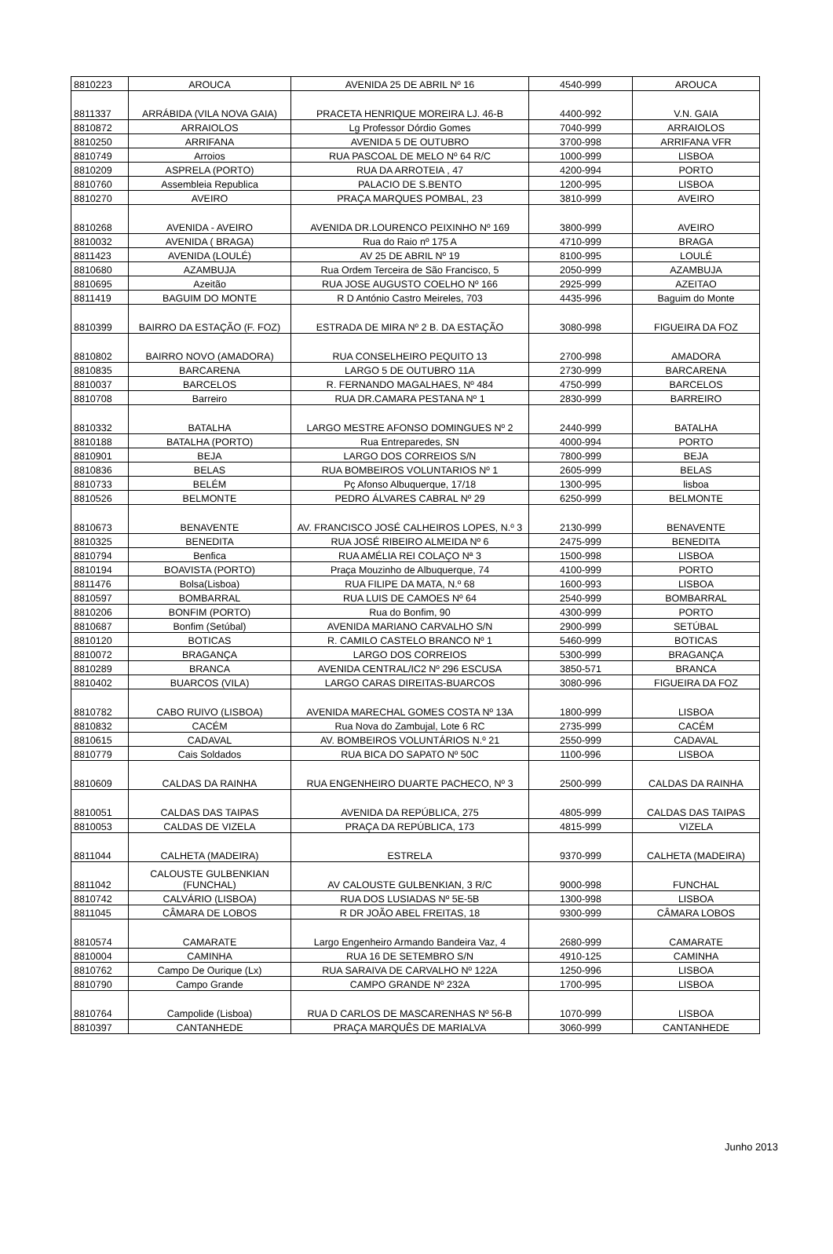| 8810223 | AROUCA | AVENIDA 25 DE ABRIL Nº 16 | 4540-999 | AROUCA |
| 8811337 | ARRÁBIDA (VILA NOVA GAIA) | PRACETA HENRIQUE MOREIRA LJ. 46-B | 4400-992 | V.N. GAIA |
| 8810872 | ARRAIOLOS | Lg Professor Dórdio Gomes | 7040-999 | ARRAIOLOS |
| 8810250 | ARRIFANA | AVENIDA 5 DE OUTUBRO | 3700-998 | ARRIFANA VFR |
| 8810749 | Arroios | RUA PASCOAL DE MELO Nº 64 R/C | 1000-999 | LISBOA |
| 8810209 | ASPRELA (PORTO) | RUA DA ARROTEIA , 47 | 4200-994 | PORTO |
| 8810760 | Assembleia Republica | PALACIO DE S.BENTO | 1200-995 | LISBOA |
| 8810270 | AVEIRO | PRAÇA MARQUES POMBAL, 23 | 3810-999 | AVEIRO |
| 8810268 | AVENIDA - AVEIRO | AVENIDA DR.LOURENCO PEIXINHO Nº 169 | 3800-999 | AVEIRO |
| 8810032 | AVENIDA ( BRAGA) | Rua do Raio nº 175 A | 4710-999 | BRAGA |
| 8811423 | AVENIDA (LOULÉ) | AV 25 DE ABRIL Nº 19 | 8100-995 | LOULÉ |
| 8810680 | AZAMBUJA | Rua Ordem Terceira de São Francisco, 5 | 2050-999 | AZAMBUJA |
| 8810695 | Azeitão | RUA JOSE AUGUSTO COELHO Nº 166 | 2925-999 | AZEITAO |
| 8811419 | BAGUIM DO MONTE | R D António Castro Meireles, 703 | 4435-996 | Baguim do Monte |
| 8810399 | BAIRRO DA ESTAÇÃO (F. FOZ) | ESTRADA DE MIRA Nº 2 B. DA ESTAÇÃO | 3080-998 | FIGUEIRA DA FOZ |
| 8810802 | BAIRRO NOVO (AMADORA) | RUA CONSELHEIRO PEQUITO 13 | 2700-998 | AMADORA |
| 8810835 | BARCARENA | LARGO 5 DE OUTUBRO 11A | 2730-999 | BARCARENA |
| 8810037 | BARCELOS | R. FERNANDO MAGALHAES, Nº 484 | 4750-999 | BARCELOS |
| 8810708 | Barreiro | RUA DR.CAMARA PESTANA Nº 1 | 2830-999 | BARREIRO |
| 8810332 | BATALHA | LARGO MESTRE AFONSO DOMINGUES Nº 2 | 2440-999 | BATALHA |
| 8810188 | BATALHA (PORTO) | Rua Entreparedes, SN | 4000-994 | PORTO |
| 8810901 | BEJA | LARGO DOS CORREIOS S/N | 7800-999 | BEJA |
| 8810836 | BELAS | RUA BOMBEIROS VOLUNTARIOS Nº 1 | 2605-999 | BELAS |
| 8810733 | BELÉM | Pç Afonso Albuquerque, 17/18 | 1300-995 | lisboa |
| 8810526 | BELMONTE | PEDRO ÁLVARES CABRAL Nº 29 | 6250-999 | BELMONTE |
| 8810673 | BENAVENTE | AV. FRANCISCO JOSÉ CALHEIROS LOPES, N.º 3 | 2130-999 | BENAVENTE |
| 8810325 | BENEDITA | RUA JOSÉ RIBEIRO ALMEIDA Nº 6 | 2475-999 | BENEDITA |
| 8810794 | Benfica | RUA AMÉLIA REI COLAÇO Nª 3 | 1500-998 | LISBOA |
| 8810194 | BOAVISTA (PORTO) | Praça Mouzinho de Albuquerque, 74 | 4100-999 | PORTO |
| 8811476 | Bolsa(Lisboa) | RUA FILIPE DA MATA, N.º 68 | 1600-993 | LISBOA |
| 8810597 | BOMBARRAL | RUA LUIS DE CAMOES Nº 64 | 2540-999 | BOMBARRAL |
| 8810206 | BONFIM (PORTO) | Rua do Bonfim, 90 | 4300-999 | PORTO |
| 8810687 | Bonfim (Setúbal) | AVENIDA MARIANO CARVALHO S/N | 2900-999 | SETÚBAL |
| 8810120 | BOTICAS | R. CAMILO CASTELO BRANCO Nº 1 | 5460-999 | BOTICAS |
| 8810072 | BRAGANÇA | LARGO DOS CORREIOS | 5300-999 | BRAGANÇA |
| 8810289 | BRANCA | AVENIDA CENTRAL/IC2 Nº 296 ESCUSA | 3850-571 | BRANCA |
| 8810402 | BUARCOS (VILA) | LARGO CARAS DIREITAS-BUARCOS | 3080-996 | FIGUEIRA DA FOZ |
| 8810782 | CABO RUIVO (LISBOA) | AVENIDA MARECHAL GOMES COSTA Nº 13A | 1800-999 | LISBOA |
| 8810832 | CACÉM | Rua Nova do Zambujal, Lote 6 RC | 2735-999 | CACÉM |
| 8810615 | CADAVAL | AV. BOMBEIROS VOLUNTÁRIOS N.º 21 | 2550-999 | CADAVAL |
| 8810779 | Cais Soldados | RUA BICA DO SAPATO Nº 50C | 1100-996 | LISBOA |
| 8810609 | CALDAS DA RAINHA | RUA ENGENHEIRO DUARTE PACHECO, Nº 3 | 2500-999 | CALDAS DA RAINHA |
| 8810051 | CALDAS DAS TAIPAS | AVENIDA DA REPÚBLICA, 275 | 4805-999 | CALDAS DAS TAIPAS |
| 8810053 | CALDAS DE VIZELA | PRAÇA DA REPÚBLICA, 173 | 4815-999 | VIZELA |
| 8811044 | CALHETA (MADEIRA) | ESTRELA | 9370-999 | CALHETA (MADEIRA) |
| 8811042 | CALOUSTE GULBENKIAN (FUNCHAL) | AV CALOUSTE GULBENKIAN, 3 R/C | 9000-998 | FUNCHAL |
| 8810742 | CALVÁRIO (LISBOA) | RUA DOS LUSIADAS Nº 5E-5B | 1300-998 | LISBOA |
| 8811045 | CÂMARA DE LOBOS | R DR JOÃO ABEL FREITAS, 18 | 9300-999 | CÂMARA LOBOS |
| 8810574 | CAMARATE | Largo Engenheiro Armando Bandeira Vaz, 4 | 2680-999 | CAMARATE |
| 8810004 | CAMINHA | RUA 16 DE SETEMBRO S/N | 4910-125 | CAMINHA |
| 8810762 | Campo De Ourique (Lx) | RUA SARAIVA DE CARVALHO Nº 122A | 1250-996 | LISBOA |
| 8810790 | Campo Grande | CAMPO GRANDE Nº 232A | 1700-995 | LISBOA |
| 8810764 | Campolide (Lisboa) | RUA D CARLOS DE MASCARENHAS Nº 56-B | 1070-999 | LISBOA |
| 8810397 | CANTANHEDE | PRAÇA MARQUÊS DE MARIALVA | 3060-999 | CANTANHEDE |
Junho 2013